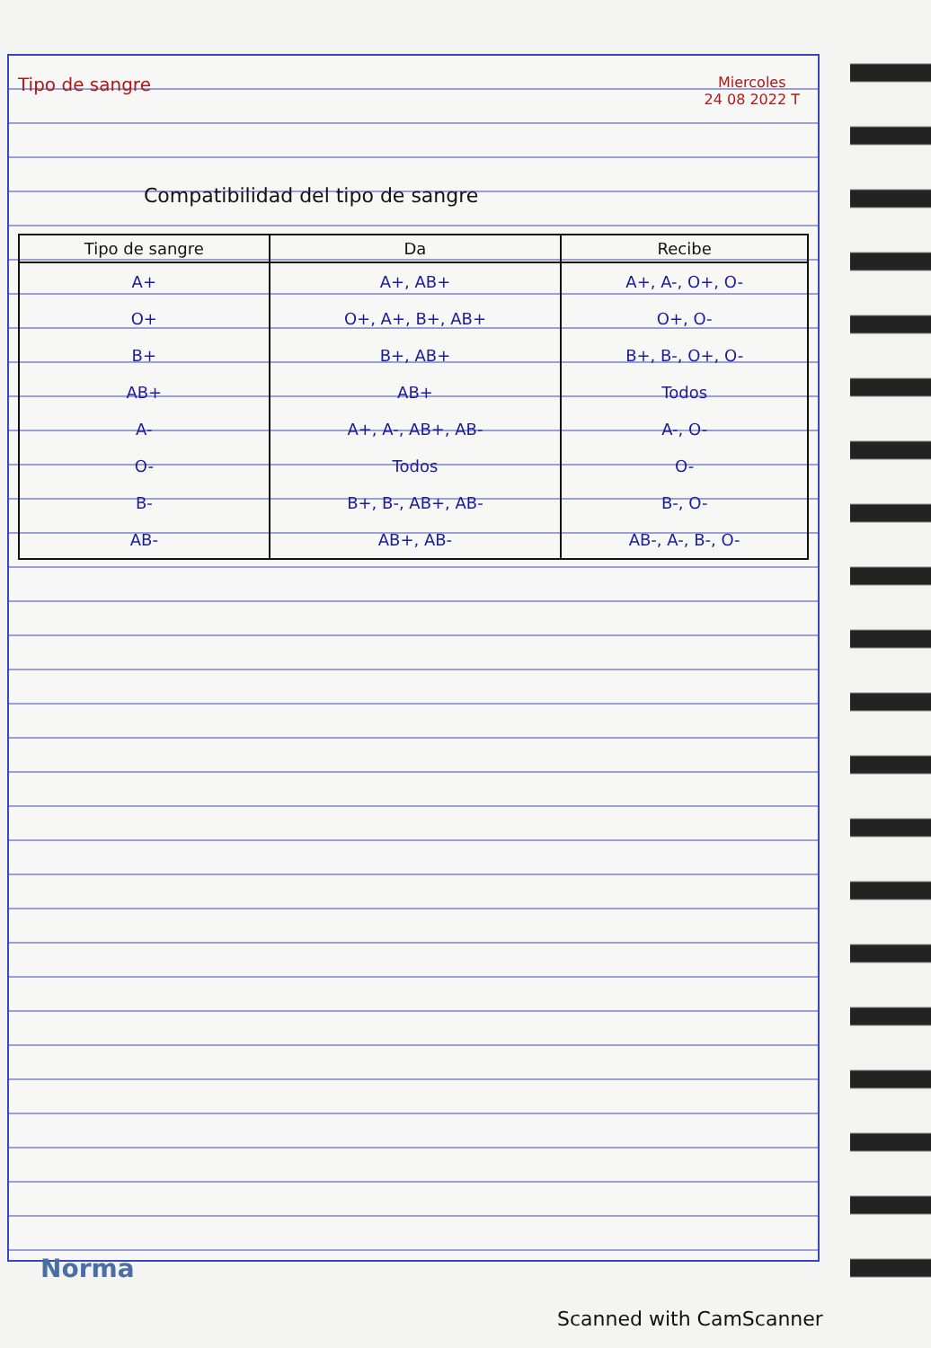Tipo de sangre Miercoles
24 08 2022 T
Compatibilidad del tipo de sangre
| Tipo de sangre | Da | Recibe |
| --- | --- | --- |
| A+ | A+, AB+ | A+, A-, O+, O- |
| O+ | O+, A+, B+, AB+ | O+, O- |
| B+ | B+, AB+ | B+, B-, O+, O- |
| AB+ | AB+ | Todos |
| A- | A+, A-, AB+, AB- | A-, O- |
| O- | Todos | O- |
| B- | B+, B-, AB+, AB- | B-, O- |
| AB- | AB+, AB- | AB-, A-, B-, O- |
Norma
Scanned with CamScanner